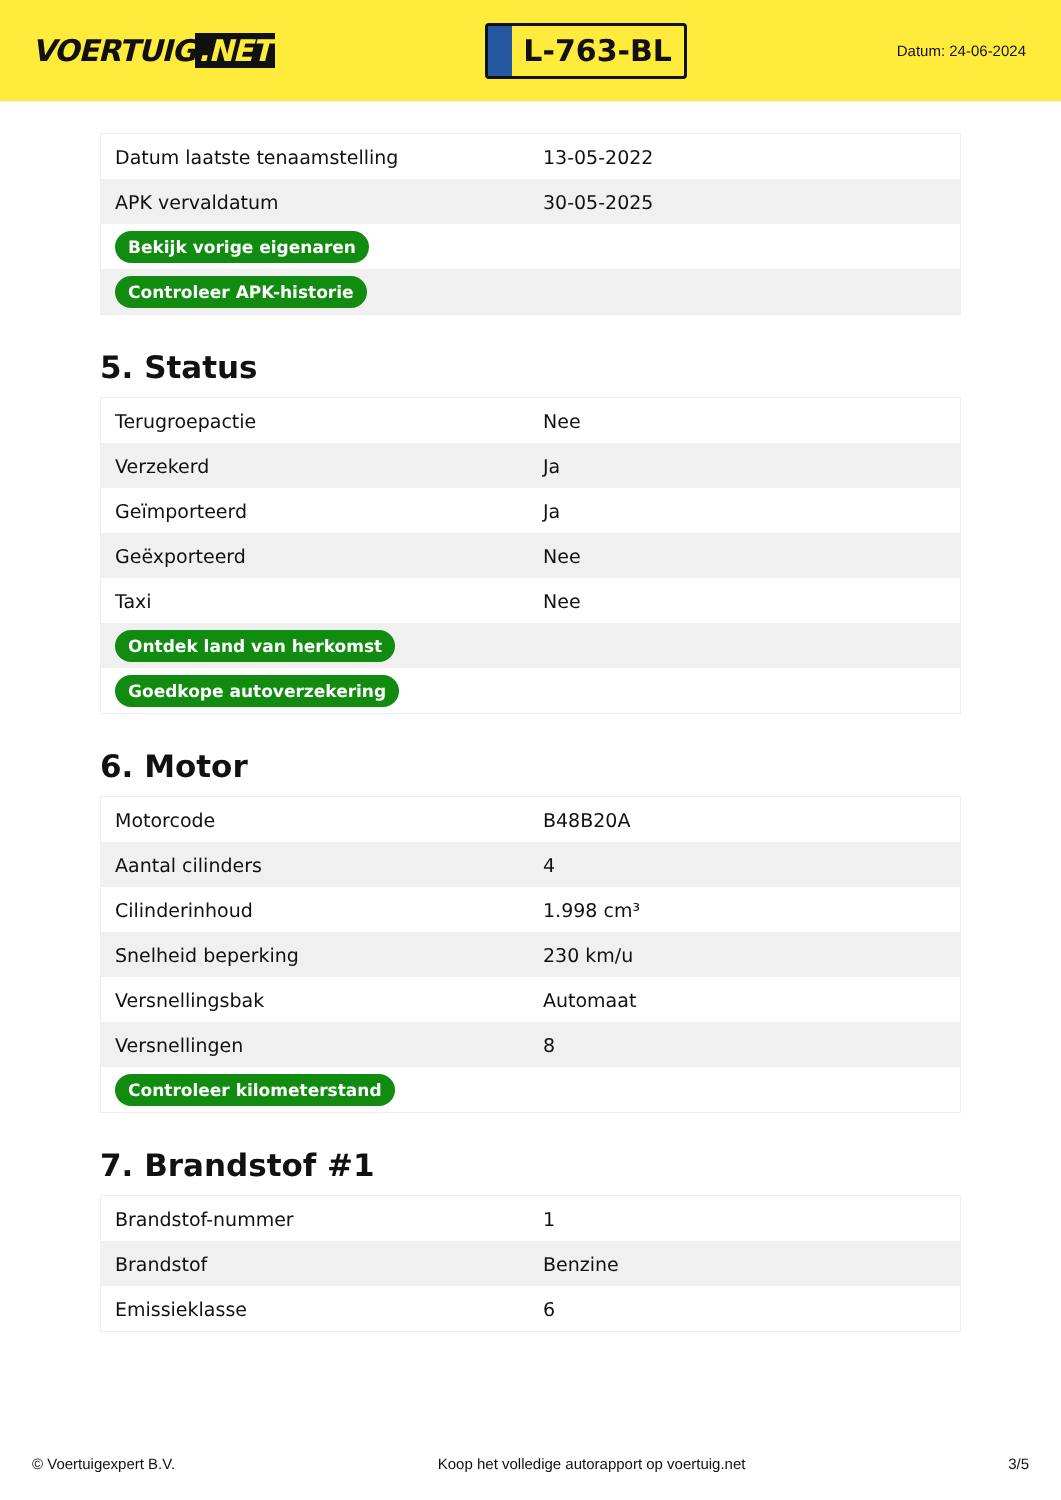VOERTUIG.NET
L-763-BL
Datum: 24-06-2024
| Datum laatste tenaamstelling | 13-05-2022 |
| APK vervaldatum | 30-05-2025 |
| Bekijk vorige eigenaren | |
| Controleer APK-historie | |
5. Status
| Terugroepactie | Nee |
| Verzekerd | Ja |
| Geïmporteerd | Ja |
| Geëxporteerd | Nee |
| Taxi | Nee |
| Ontdek land van herkomst | |
| Goedkope autoverzekering | |
6. Motor
| Motorcode | B48B20A |
| Aantal cilinders | 4 |
| Cilinderinhoud | 1.998 cm³ |
| Snelheid beperking | 230 km/u |
| Versnellingsbak | Automaat |
| Versnellingen | 8 |
| Controleer kilometerstand | |
7. Brandstof #1
| Brandstof-nummer | 1 |
| Brandstof | Benzine |
| Emissieklasse | 6 |
© Voertuigexpert B.V. Koop het volledige autorapport op voertuig.net 3/5